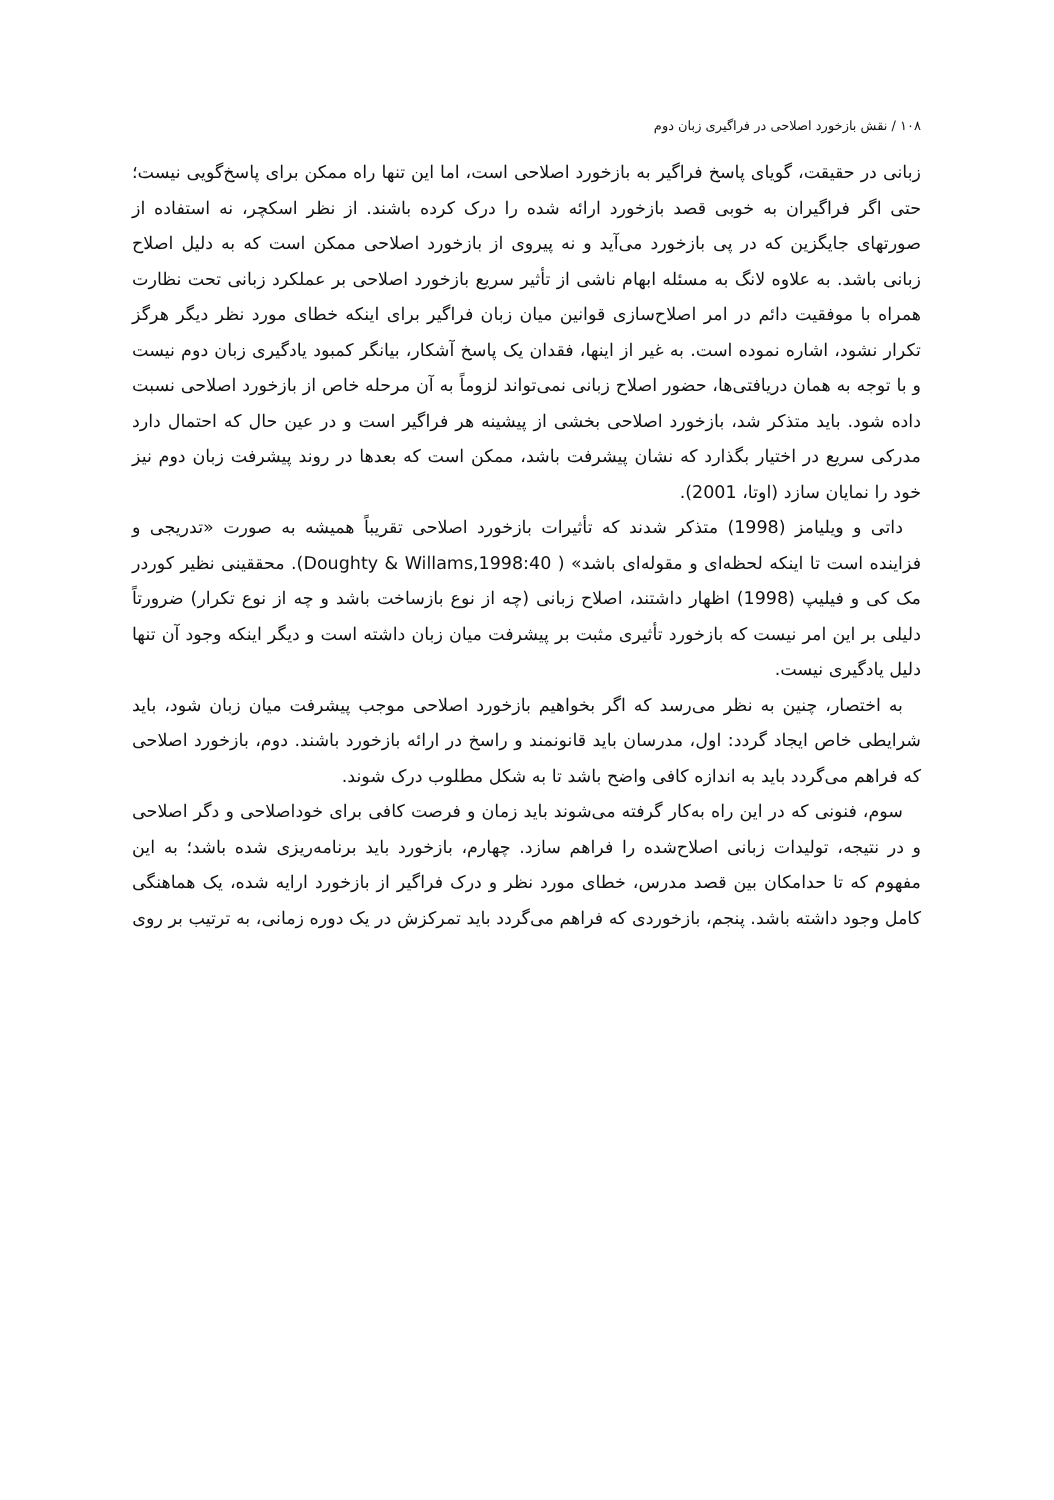۱۰۸ / نقش بازخورد اصلاحی در فراگیری زبان دوم
زبانی در حقیقت، گویای پاسخ فراگیر به بازخورد اصلاحی است، اما این تنها راه ممکن برای پاسخ‌گویی نیست؛ حتی اگر فراگیران به خوبی قصد بازخورد ارائه شده را درک کرده باشند. از نظر اسکچر، نه استفاده از صورتهای جایگزین که در پی بازخورد می‌آید و نه پیروی از بازخورد اصلاحی ممکن است که به دلیل اصلاح زبانی باشد. به علاوه لانگ به مسئله ابهام ناشی از تأثیر سریع بازخورد اصلاحی بر عملکرد زبانی تحت نظارت همراه با موفقیت دائم در امر اصلاح‌سازی قوانین میان زبان فراگیر برای اینکه خطای مورد نظر دیگر هرگز تکرار نشود، اشاره نموده است. به غیر از اینها، فقدان یک پاسخ آشکار، بیانگر کمبود یادگیری زبان دوم نیست و با توجه به همان دریافتی‌ها، حضور اصلاح زبانی نمی‌تواند لزوماً به آن مرحله خاص از بازخورد اصلاحی نسبت داده شود. باید متذکر شد، بازخورد اصلاحی بخشی از پیشینه هر فراگیر است و در عین حال که احتمال دارد مدرکی سریع در اختیار بگذارد که نشان پیشرفت باشد، ممکن است که بعدها در روند پیشرفت زبان دوم نیز خود را نمایان سازد (اوتا، 2001).
داتی و ویلیامز (1998) متذکر شدند که تأثیرات بازخورد اصلاحی تقریباً همیشه به صورت «تدریجی و فزاینده است تا اینکه لحظه‌ای و مقوله‌ای باشد» ( Doughty & Willams,1998:40). محققینی نظیر کوردر مک کی و فیلیپ (1998) اظهار داشتند، اصلاح زبانی (چه از نوع بازساخت باشد و چه از نوع تکرار) ضرورتاً دلیلی بر این امر نیست که بازخورد تأثیری مثبت بر پیشرفت میان زبان داشته است و دیگر اینکه وجود آن تنها دلیل یادگیری نیست.
به اختصار، چنین به نظر می‌رسد که اگر بخواهیم بازخورد اصلاحی موجب پیشرفت میان زبان شود، باید شرایطی خاص ایجاد گردد: اول، مدرسان باید قانونمند و راسخ در ارائه بازخورد باشند. دوم، بازخورد اصلاحی که فراهم می‌گردد باید به اندازه کافی واضح باشد تا به شکل مطلوب درک شوند.
سوم، فنونی که در این راه به‌کار گرفته می‌شوند باید زمان و فرصت کافی برای خوداصلاحی و دگر اصلاحی و در نتیجه، تولیدات زبانی اصلاح‌شده را فراهم سازد. چهارم، بازخورد باید برنامه‌ریزی شده باشد؛ به این مفهوم که تا حدامکان بین قصد مدرس، خطای مورد نظر و درک فراگیر از بازخورد ارایه شده، یک هماهنگی کامل وجود داشته باشد. پنجم، بازخوردی که فراهم می‌گردد باید تمرکزش در یک دوره زمانی، به ترتیب بر روی